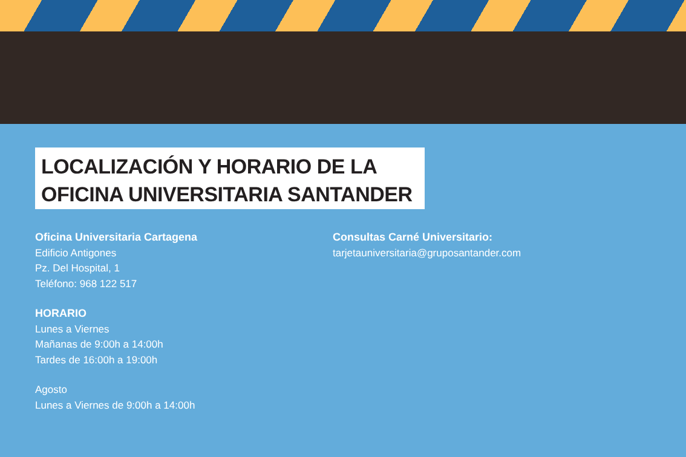LOCALIZACIÓN Y HORARIO DE LA
OFICINA UNIVERSITARIA SANTANDER
Oficina Universitaria Cartagena
Edificio Antigones
Pz. Del Hospital, 1
Teléfono: 968 122 517
HORARIO
Lunes a Viernes
Mañanas de 9:00h a 14:00h
Tardes de 16:00h a 19:00h
Agosto
Lunes a Viernes de 9:00h a 14:00h
Consultas Carné Universitario:
tarjetauniversitaria@gruposantander.com